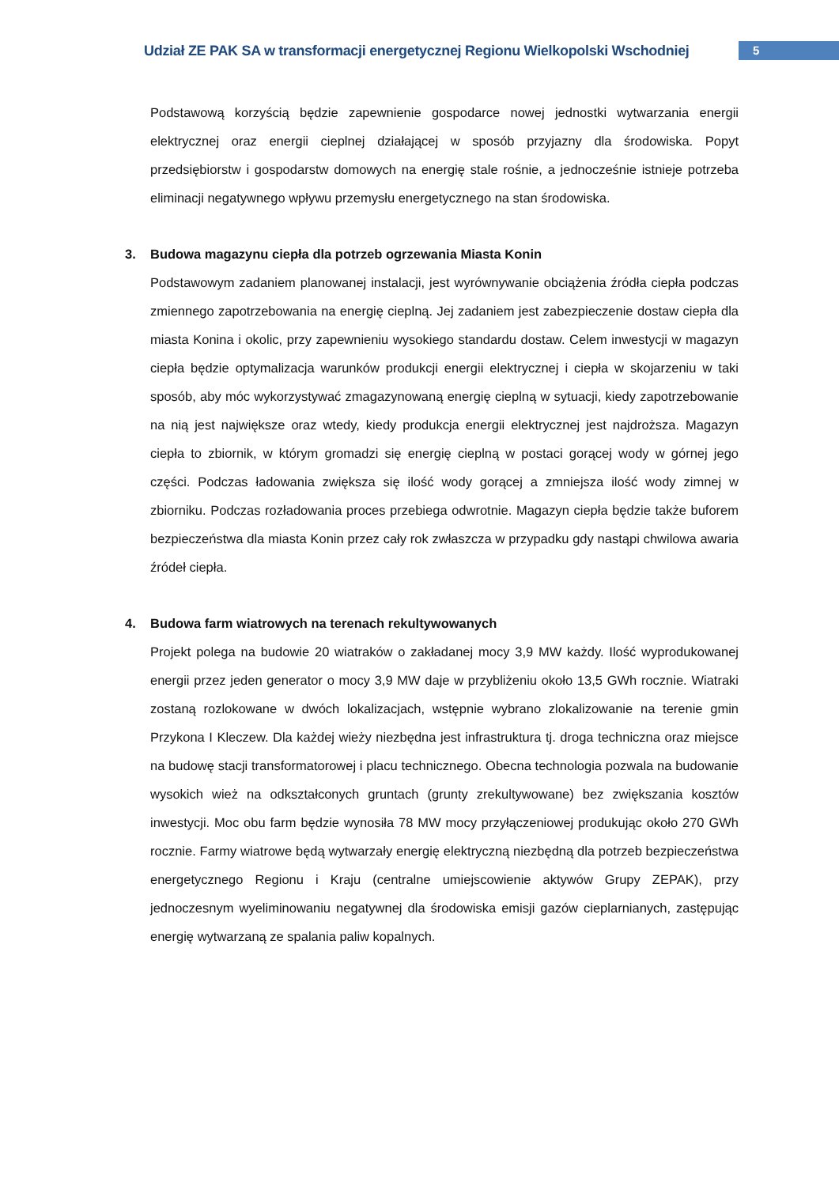Udział ZE PAK SA w transformacji energetycznej Regionu Wielkopolski Wschodniej
5
Podstawową korzyścią będzie zapewnienie gospodarce nowej jednostki wytwarzania energii elektrycznej oraz energii cieplnej działającej w sposób przyjazny dla środowiska. Popyt przedsiębiorstw i gospodarstw domowych na energię stale rośnie, a jednocześnie istnieje potrzeba eliminacji negatywnego wpływu przemysłu energetycznego na stan środowiska.
3. Budowa magazynu ciepła dla potrzeb ogrzewania Miasta Konin
Podstawowym zadaniem planowanej instalacji, jest wyrównywanie obciążenia źródła ciepła podczas zmiennego zapotrzebowania na energię cieplną. Jej zadaniem jest zabezpieczenie dostaw ciepła dla miasta Konina i okolic, przy zapewnieniu wysokiego standardu dostaw. Celem inwestycji w magazyn ciepła będzie optymalizacja warunków produkcji energii elektrycznej i ciepła w skojarzeniu w taki sposób, aby móc wykorzystywać zmagazynowaną energię cieplną w sytuacji, kiedy zapotrzebowanie na nią jest największe oraz wtedy, kiedy produkcja energii elektrycznej jest najdroższa. Magazyn ciepła to zbiornik, w którym gromadzi się energię cieplną w postaci gorącej wody w górnej jego części. Podczas ładowania zwiększa się ilość wody gorącej a zmniejsza ilość wody zimnej w zbiorniku. Podczas rozładowania proces przebiega odwrotnie. Magazyn ciepła będzie także buforem bezpieczeństwa dla miasta Konin przez cały rok zwłaszcza w przypadku gdy nastąpi chwilowa awaria źródeł ciepła.
4. Budowa farm wiatrowych na terenach rekultywowanych
Projekt polega na budowie 20 wiatraków o zakładanej mocy 3,9 MW każdy. Ilość wyprodukowanej energii przez jeden generator o mocy 3,9 MW daje w przybliżeniu około 13,5 GWh rocznie. Wiatraki zostaną rozlokowane w dwóch lokalizacjach, wstępnie wybrano zlokalizowanie na terenie gmin Przykona I Kleczew. Dla każdej wieży niezbędna jest infrastruktura tj. droga techniczna oraz miejsce na budowę stacji transformatorowej i placu technicznego. Obecna technologia pozwala na budowanie wysokich wież na odkształconych gruntach (grunty zrekultywowane) bez zwiększania kosztów inwestycji. Moc obu farm będzie wynosiła 78 MW mocy przyłączeniowej produkując około 270 GWh rocznie. Farmy wiatrowe będą wytwarzały energię elektryczną niezbędną dla potrzeb bezpieczeństwa energetycznego Regionu i Kraju (centralne umiejscowienie aktywów Grupy ZEPAK), przy jednoczesnym wyeliminowaniu negatywnej dla środowiska emisji gazów cieplarnianych, zastępując energię wytwarzaną ze spalania paliw kopalnych.